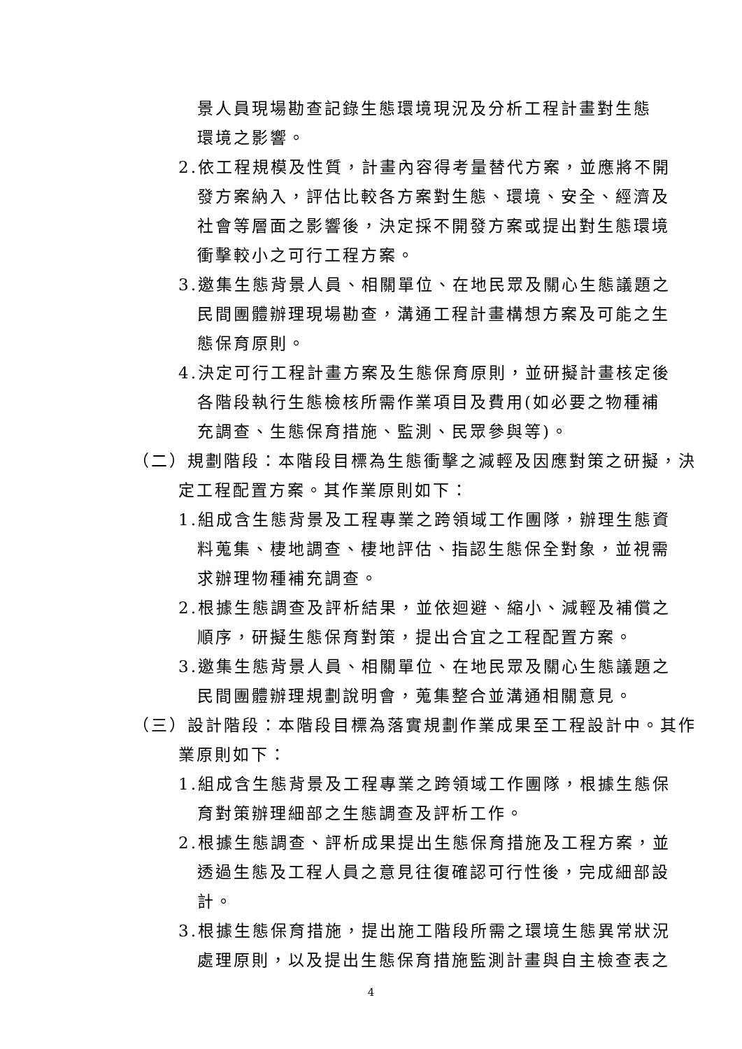景人員現場勘查記錄生態環境現況及分析工程計畫對生態環境之影響。
2.依工程規模及性質，計畫內容得考量替代方案，並應將不開發方案納入，評估比較各方案對生態、環境、安全、經濟及社會等層面之影響後，決定採不開發方案或提出對生態環境衝擊較小之可行工程方案。
3.邀集生態背景人員、相關單位、在地民眾及關心生態議題之民間團體辦理現場勘查，溝通工程計畫構想方案及可能之生態保育原則。
4.決定可行工程計畫方案及生態保育原則，並研擬計畫核定後各階段執行生態檢核所需作業項目及費用(如必要之物種補充調查、生態保育措施、監測、民眾參與等)。
（二）規劃階段：本階段目標為生態衝擊之減輕及因應對策之研擬，決定工程配置方案。其作業原則如下：
1.組成含生態背景及工程專業之跨領域工作團隊，辦理生態資料蒐集、棲地調查、棲地評估、指認生態保全對象，並視需求辦理物種補充調查。
2.根據生態調查及評析結果，並依迴避、縮小、減輕及補償之順序，研擬生態保育對策，提出合宜之工程配置方案。
3.邀集生態背景人員、相關單位、在地民眾及關心生態議題之民間團體辦理規劃說明會，蒐集整合並溝通相關意見。
（三）設計階段：本階段目標為落實規劃作業成果至工程設計中。其作業原則如下：
1.組成含生態背景及工程專業之跨領域工作團隊，根據生態保育對策辦理細部之生態調查及評析工作。
2.根據生態調查、評析成果提出生態保育措施及工程方案，並透過生態及工程人員之意見往復確認可行性後，完成細部設計。
3.根據生態保育措施，提出施工階段所需之環境生態異常狀況處理原則，以及提出生態保育措施監測計畫與自主檢查表之
4